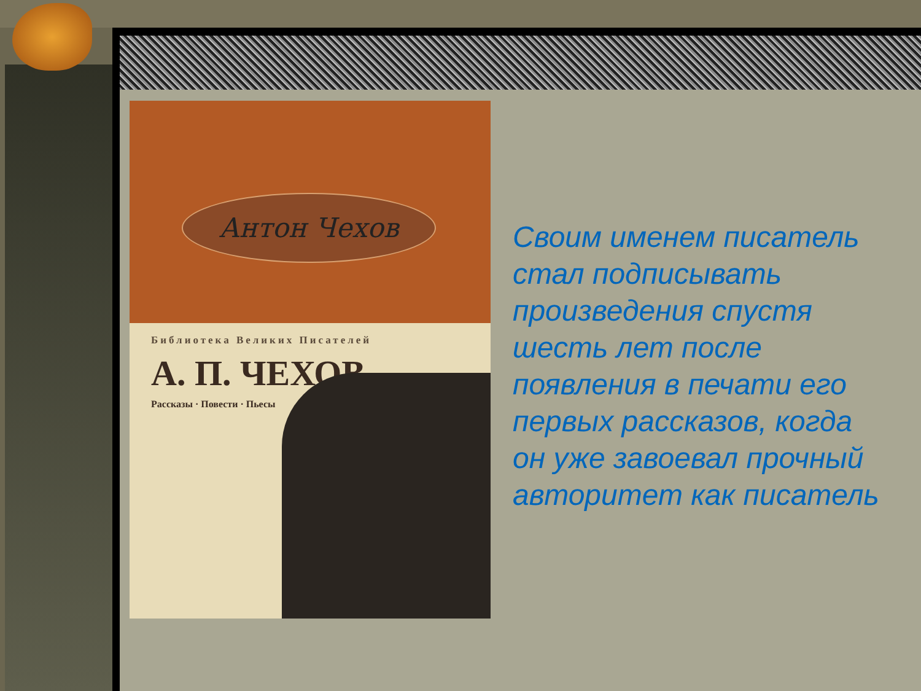Антон Чехов
Библиотека Великих Писателей
А. П. ЧЕХОВ
Рассказы · Повести · Пьесы
Своим именем писатель стал подписывать произведения спустя шесть лет после появления в печати его первых рассказов, когда он уже завоевал прочный авторитет как писатель